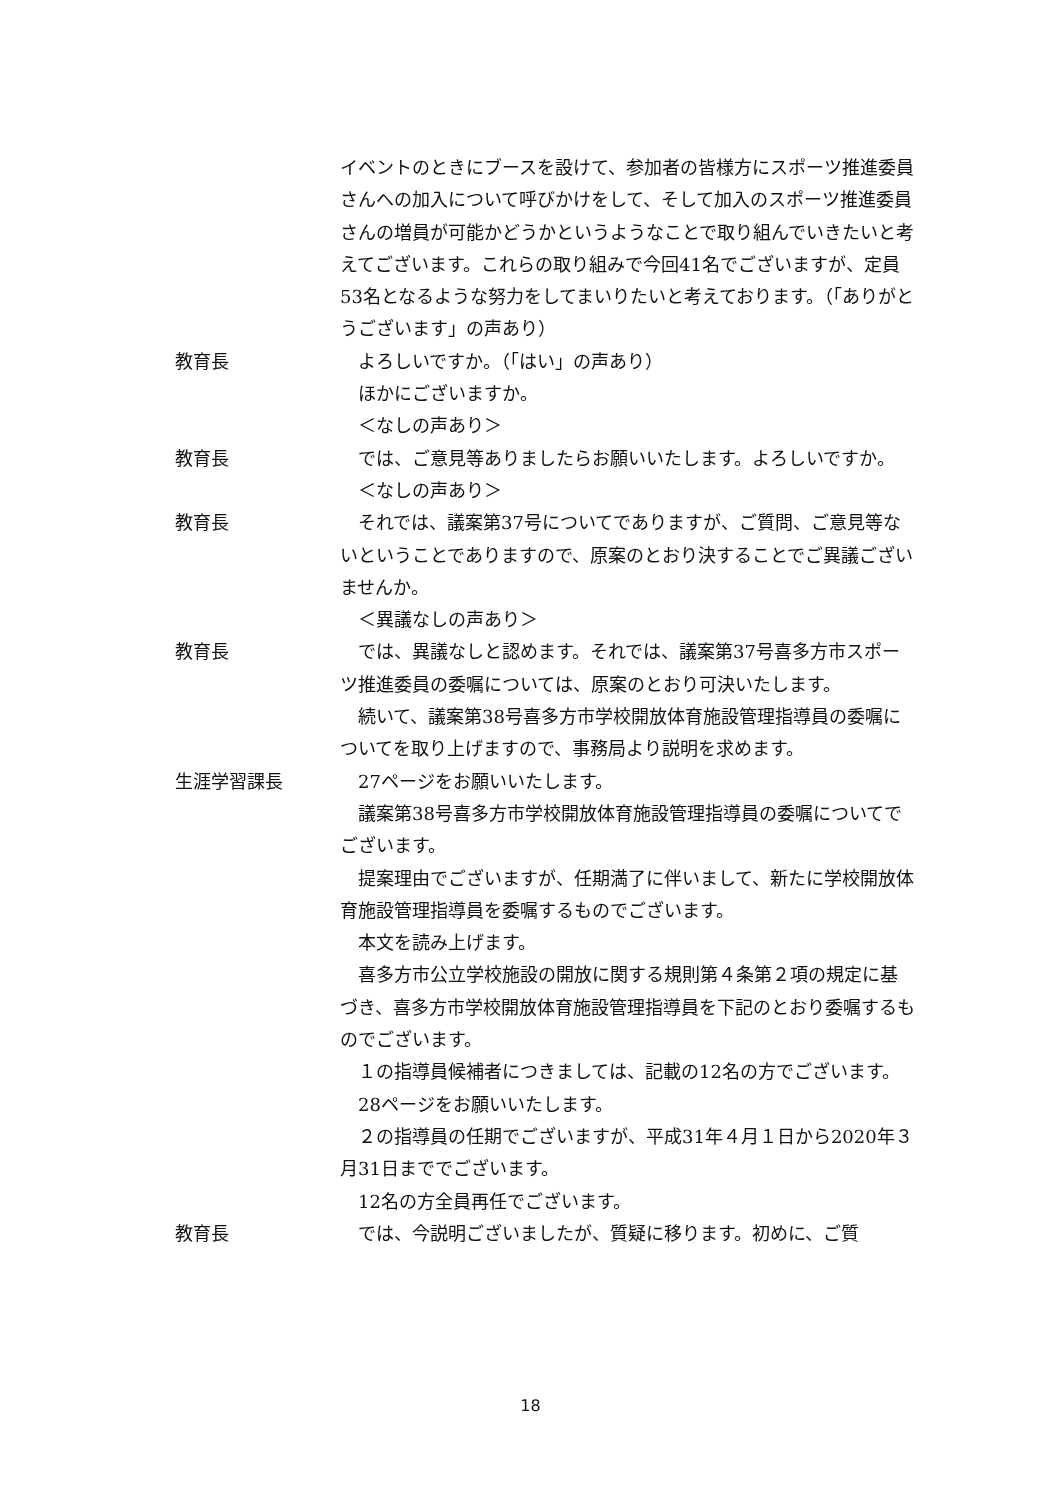イベントのときにブースを設けて、参加者の皆様方にスポーツ推進委員さんへの加入について呼びかけをして、そして加入のスポーツ推進委員さんの増員が可能かどうかというようなことで取り組んでいきたいと考えてございます。これらの取り組みで今回41名でございますが、定員53名となるような努力をしてまいりたいと考えております。（「ありがとうございます」の声あり）
教育長 よろしいですか。（「はい」の声あり）
ほかにございますか。
＜なしの声あり＞
教育長 では、ご意見等ありましたらお願いいたします。よろしいですか。
＜なしの声あり＞
教育長 それでは、議案第37号についてでありますが、ご質問、ご意見等ないということでありますので、原案のとおり決することでご異議ございませんか。
＜異議なしの声あり＞
教育長 では、異議なしと認めます。それでは、議案第37号喜多方市スポーツ推進委員の委嘱については、原案のとおり可決いたします。
続いて、議案第38号喜多方市学校開放体育施設管理指導員の委嘱についてを取り上げますので、事務局より説明を求めます。
生涯学習課長 27ページをお願いいたします。
議案第38号喜多方市学校開放体育施設管理指導員の委嘱についてでございます。
提案理由でございますが、任期満了に伴いまして、新たに学校開放体育施設管理指導員を委嘱するものでございます。
本文を読み上げます。
喜多方市公立学校施設の開放に関する規則第４条第２項の規定に基づき、喜多方市学校開放体育施設管理指導員を下記のとおり委嘱するものでございます。
１の指導員候補者につきましては、記載の12名の方でございます。
28ページをお願いいたします。
２の指導員の任期でございますが、平成31年４月１日から2020年３月31日まででございます。
12名の方全員再任でございます。
教育長 では、今説明ございましたが、質疑に移ります。初めに、ご質
18